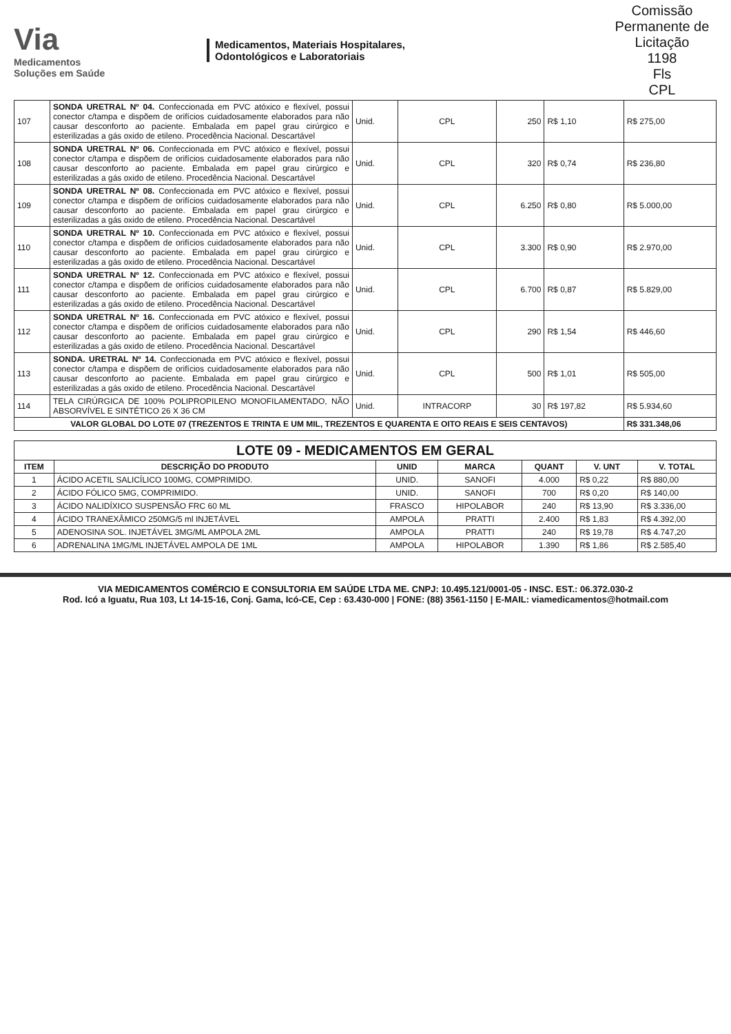Via
Medicamentos
Soluções em Saúde
Medicamentos, Materiais Hospitalares,
Odontológicos e Laboratoriais
Comissão Permanente de Licitação
1198
Fls
CPL
| 107 | SONDA URETRAL Nº 04. Confeccionada em PVC atóxico e flexível, possui conector c/tampa e dispõem de orifícios cuidadosamente elaborados para não causar desconforto ao paciente. Embalada em papel grau cirúrgico e esterilizadas a gás oxido de etileno. Procedência Nacional. Descartável | Unid. | CPL | 250 | R$ 1,10 | R$ 275,00 |
| 108 | SONDA URETRAL Nº 06. Confeccionada em PVC atóxico e flexível, possui conector c/tampa e dispõem de orifícios cuidadosamente elaborados para não causar desconforto ao paciente. Embalada em papel grau cirúrgico e esterilizadas a gás oxido de etileno. Procedência Nacional. Descartável | Unid. | CPL | 320 | R$ 0,74 | R$ 236,80 |
| 109 | SONDA URETRAL Nº 08. Confeccionada em PVC atóxico e flexível, possui conector c/tampa e dispõem de orifícios cuidadosamente elaborados para não causar desconforto ao paciente. Embalada em papel grau cirúrgico e esterilizadas a gás oxido de etileno. Procedência Nacional. Descartável | Unid. | CPL | 6.250 | R$ 0,80 | R$ 5.000,00 |
| 110 | SONDA URETRAL Nº 10. Confeccionada em PVC atóxico e flexível, possui conector c/tampa e dispõem de orifícios cuidadosamente elaborados para não causar desconforto ao paciente. Embalada em papel grau cirúrgico e esterilizadas a gás oxido de etileno. Procedência Nacional. Descartável | Unid. | CPL | 3.300 | R$ 0,90 | R$ 2.970,00 |
| 111 | SONDA URETRAL Nº 12. Confeccionada em PVC atóxico e flexível, possui conector c/tampa e dispõem de orifícios cuidadosamente elaborados para não causar desconforto ao paciente. Embalada em papel grau cirúrgico e esterilizadas a gás oxido de etileno. Procedência Nacional. Descartável | Unid. | CPL | 6.700 | R$ 0,87 | R$ 5.829,00 |
| 112 | SONDA URETRAL Nº 16. Confeccionada em PVC atóxico e flexível, possui conector c/tampa e dispõem de orifícios cuidadosamente elaborados para não causar desconforto ao paciente. Embalada em papel grau cirúrgico e esterilizadas a gás oxido de etileno. Procedência Nacional. Descartável | Unid. | CPL | 290 | R$ 1,54 | R$ 446,60 |
| 113 | SONDA. URETRAL Nº 14. Confeccionada em PVC atóxico e flexível, possui conector c/tampa e dispõem de orifícios cuidadosamente elaborados para não causar desconforto ao paciente. Embalada em papel grau cirúrgico e esterilizadas a gás oxido de etileno. Procedência Nacional. Descartável | Unid. | CPL | 500 | R$ 1,01 | R$ 505,00 |
| 114 | TELA CIRÚRGICA DE 100% POLIPROPILENO MONOFILAMENTADO, NÃO ABSORVÍVEL E SINTÉTICO 26 X 36 CM | Unid. | INTRACORP | 30 | R$ 197,82 | R$ 5.934,60 |
| VALOR GLOBAL DO LOTE 07 (TREZENTOS E TRINTA E UM MIL, TREZENTOS E QUARENTA E OITO REAIS E SEIS CENTAVOS) | | | | | | R$ 331.348,06 |
| LOTE 09 - MEDICAMENTOS EM GERAL | | | | | | |
| --- | --- | --- | --- | --- | --- | --- |
| ITEM | DESCRIÇÃO DO PRODUTO | UNID | MARCA | QUANT | V. UNT | V. TOTAL |
| 1 | ÁCIDO ACETIL SALICÍLICO 100MG, COMPRIMIDO. | UNID. | SANOFI | 4.000 | R$ 0,22 | R$ 880,00 |
| 2 | ÁCIDO FÓLICO 5MG, COMPRIMIDO. | UNID. | SANOFI | 700 | R$ 0,20 | R$ 140,00 |
| 3 | ÁCIDO NALIDÍXICO SUSPENSÃO FRC 60 ML | FRASCO | HIPOLABOR | 240 | R$ 13,90 | R$ 3.336,00 |
| 4 | ÁCIDO TRANEXÂMICO 250MG/5 ml INJETÁVEL | AMPOLA | PRATTI | 2.400 | R$ 1,83 | R$ 4.392,00 |
| 5 | ADENOSINA SOL. INJETÁVEL 3MG/ML AMPOLA 2ML | AMPOLA | PRATTI | 240 | R$ 19,78 | R$ 4.747,20 |
| 6 | ADRENALINA 1MG/ML INJETÁVEL AMPOLA DE 1ML | AMPOLA | HIPOLABOR | 1.390 | R$ 1,86 | R$ 2.585,40 |
VIA MEDICAMENTOS COMÉRCIO E CONSULTORIA EM SAÚDE LTDA ME. CNPJ: 10.495.121/0001-05 - INSC. EST.: 06.372.030-2
Rod. Icó a Iguatu, Rua 103, Lt 14-15-16, Conj. Gama, Icó-CE, Cep : 63.430-000 | FONE: (88) 3561-1150 | E-MAIL: viamedicamentos@hotmail.com